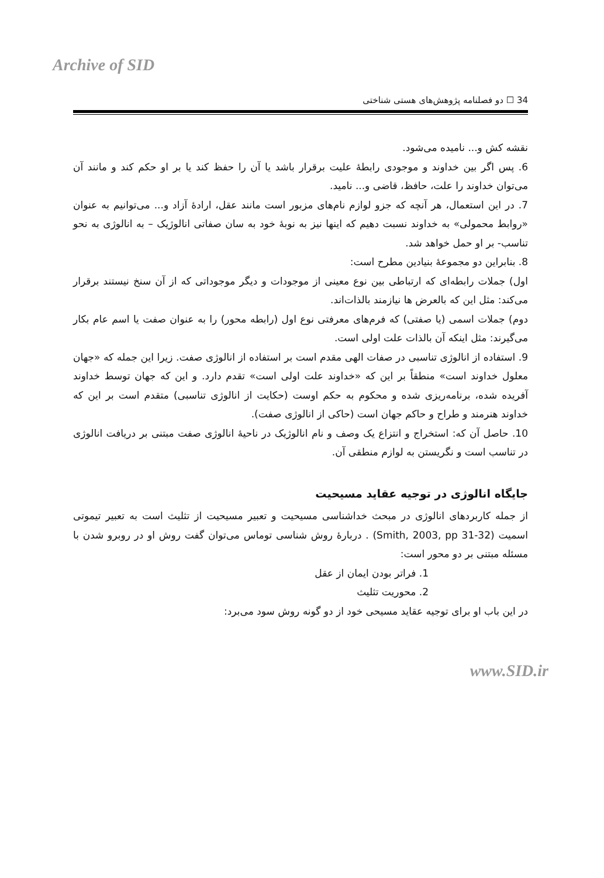Archive of SID
34 ☐ دو فصلنامه پژوهش‌های هستی شناختی
نقشه کش و... نامیده می‌شود.
6. پس اگر بین خداوند و موجودی رابطۀ علیت برقرار باشد یا آن را حفظ کند یا بر او حکم کند و مانند آن می‌توان خداوند را علت، حافظ، قاضی و... نامید.
7. در این استعمال، هر آنچه که جزو لوازم نام‌های مزبور است مانند عقل، ارادۀ آزاد و... می‌توانیم به عنوان «روابط محمولی» به خداوند نسبت دهیم که اینها نیز به نوبۀ خود به سان صفاتی انالوژیک – به انالوژی به نحو تناسب- بر او حمل خواهد شد.
8. بنابراین دو مجموعۀ بنیادین مطرح است:
اول) جملات رابطه‌ای که ارتباطی بین نوع معینی از موجودات و دیگر موجوداتی که از آن سنخ نیستند برقرار می‌کند: مثل این که بالعرض ها نیازمند بالذات‌اند.
دوم) جملات اسمی (یا صفتی) که فرم‌های معرفتی نوع اول (رابطه محور) را به عنوان صفت یا اسم عام بکار می‌گیرند: مثل اینکه آن بالذات علت اولی است.
9. استفاده از انالوژی تناسبی در صفات الهی مقدم است بر استفاده از انالوژی صفت. زیرا این جمله که «جهان معلول خداوند است» منطقاً بر این که «خداوند علت اولی است» تقدم دارد. و این که جهان توسط خداوند آفریده شده، برنامه‌ریزی شده و محکوم به حکم اوست (حکایت از انالوژی تناسبی) متقدم است بر این که خداوند هنرمند و طراح و حاکم جهان است (حاکی از انالوژی صفت).
10. حاصل آن که: استخراج و انتزاع یک وصف و نام انالوژیک در ناحیۀ انالوژی صفت مبتنی بر دریافت انالوژی در تناسب است و نگریستن به لوازم منطقی آن.
جایگاه انالوژی در توجیه عقاید مسیحیت
از جمله کاربردهای انالوژی در مبحث خداشناسی مسیحیت و تعبیر مسیحیت از تثلیث است به تعبیر تیموتی اسمیت (Smith, 2003, pp 31-32) . دربارۀ روش شناسی توماس می‌توان گفت روش او در روبرو شدن با مسئله مبتنی بر دو محور است:
1. فراتر بودن ایمان از عقل
2. محوریت تثلیث
در این باب او برای توجیه عقاید مسیحی خود از دو گونه روش سود می‌برد:
www.SID.ir